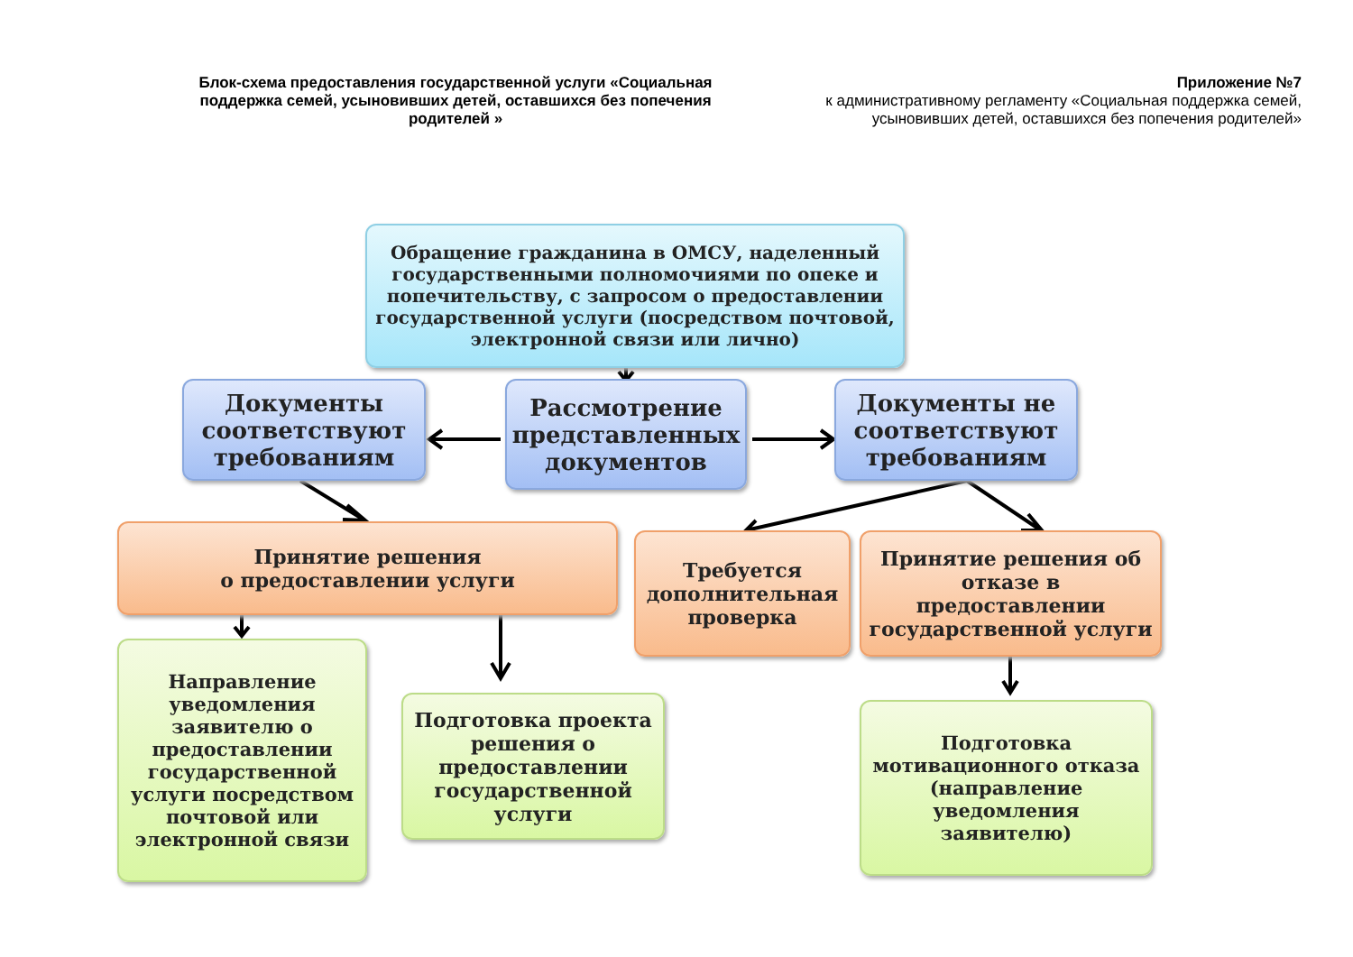Блок-схема предоставления государственной услуги «Социальная поддержка семей, усыновивших детей, оставшихся без попечения родителей »
Приложение №7
к административному регламенту «Социальная поддержка семей, усыновивших детей, оставшихся без попечения родителей»
Обращение гражданина в ОМСУ, наделенный государственными полномочиями по опеке и попечительству, с запросом о предоставлении государственной услуги (посредством почтовой, электронной связи или лично)
Документы соответствуют требованиям
Рассмотрение представленных документов
Документы не соответствуют требованиям
Принятие решения
о предоставлении услуги
Требуется дополнительная проверка
Принятие решения об отказе в предоставлении государственной услуги
Направление уведомления заявителю о предоставлении государственной услуги посредством почтовой или электронной связи
Подготовка проекта решения о предоставлении государственной услуги
Подготовка мотивационного отказа (направление уведомления заявителю)